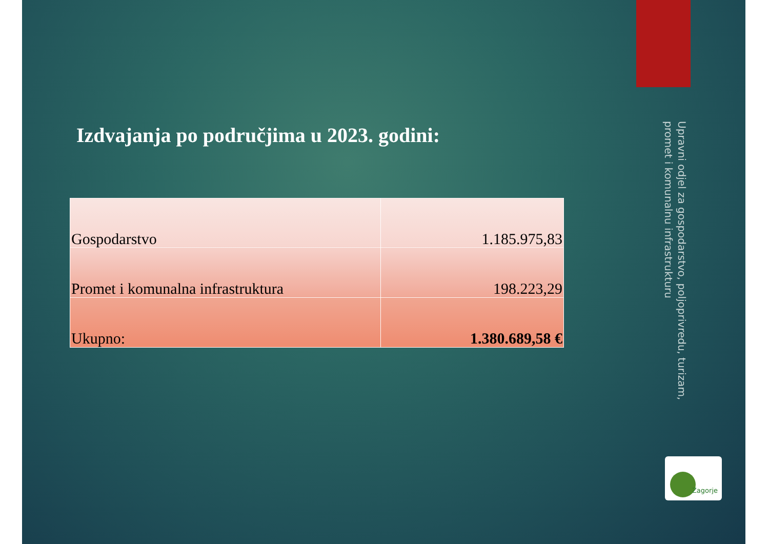Izdvajanja po područjima u 2023. godini:
| Gospodarstvo | 1.185.975,83 |
| Promet i komunalna infrastruktura | 198.223,29 |
| Ukupno: | 1.380.689,58 € |
Upravni odjel za gospodarstvo, poljoprivredu, turizam,
promet i komunalnu infrastrukturu
Zagorje